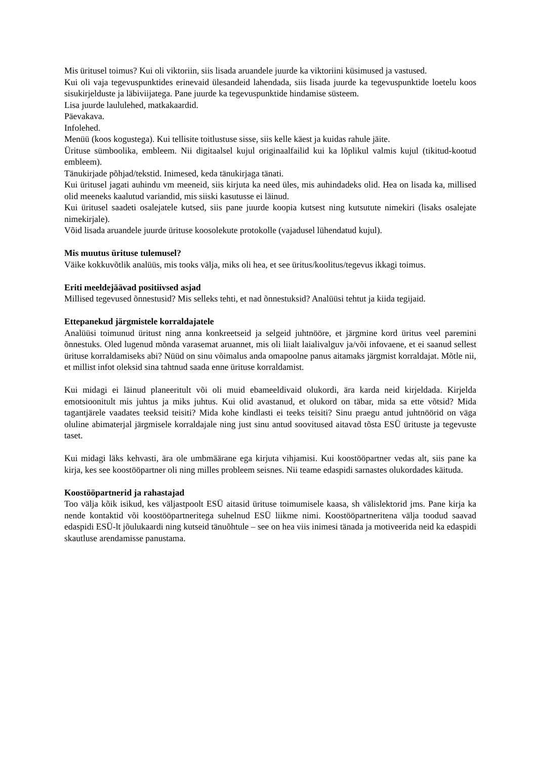Mis üritusel toimus? Kui oli viktoriin, siis lisada aruandele juurde ka viktoriini küsimused ja vastused.
Kui oli vaja tegevuspunktides erinevaid ülesandeid lahendada, siis lisada juurde ka tegevuspunktide loetelu koos sisukirjelduste ja läbiviijatega. Pane juurde ka tegevuspunktide hindamise süsteem.
Lisa juurde laululehed, matkakaardid.
Päevakava.
Infolehed.
Menüü (koos kogustega). Kui tellisite toitlustuse sisse, siis kelle käest ja kuidas rahule jäite.
Ürituse sümboolika, embleem. Nii digitaalsel kujul originaalfailid kui ka lõplikul valmis kujul (tikitud-kootud embleem).
Tänukirjade põhjad/tekstid. Inimesed, keda tänukirjaga tänati.
Kui üritusel jagati auhindu vm meeneid, siis kirjuta ka need üles, mis auhindadeks olid. Hea on lisada ka, millised olid meeneks kaalutud variandid, mis siiski kasutusse ei läinud.
Kui üritusel saadeti osalejatele kutsed, siis pane juurde koopia kutsest ning kutsutute nimekiri (lisaks osalejate nimekirjale).
Võid lisada aruandele juurde ürituse koosolekute protokolle (vajadusel lühendatud kujul).
Mis muutus ürituse tulemusel?
Väike kokkuvõtlik analüüs, mis tooks välja, miks oli hea, et see üritus/koolitus/tegevus ikkagi toimus.
Eriti meeldejäävad positiivsed asjad
Millised tegevused õnnestusid? Mis selleks tehti, et nad õnnestuksid? Analüüsi tehtut ja kiida tegijaid.
Ettepanekud järgmistele korraldajatele
Analüüsi toimunud üritust ning anna konkreetseid ja selgeid juhtnööre, et järgmine kord üritus veel paremini õnnestuks. Oled lugenud mõnda varasemat aruannet, mis oli liialt laialivalguv ja/või infovaene, et ei saanud sellest ürituse korraldamiseks abi? Nüüd on sinu võimalus anda omapoolne panus aitamaks järgmist korraldajat. Mõtle nii, et millist infot oleksid sina tahtnud saada enne ürituse korraldamist.
Kui midagi ei läinud planeeritult või oli muid ebameeldivaid olukordi, ära karda neid kirjeldada. Kirjelda emotsioonitult mis juhtus ja miks juhtus. Kui olid avastanud, et olukord on täbar, mida sa ette võtsid? Mida tagantjärele vaadates teeksid teisiti? Mida kohe kindlasti ei teeks teisiti? Sinu praegu antud juhtnöörid on väga oluline abimaterjal järgmisele korraldajale ning just sinu antud soovitused aitavad tõsta ESÜ ürituste ja tegevuste taset.
Kui midagi läks kehvasti, ära ole umbmäärane ega kirjuta vihjamisi. Kui koostööpartner vedas alt, siis pane ka kirja, kes see koostööpartner oli ning milles probleem seisnes. Nii teame edaspidi sarnastes olukordades käituda.
Koostööpartnerid ja rahastajad
Too välja kõik isikud, kes väljastpoolt ESÜ aitasid ürituse toimumisele kaasa, sh välislektorid jms. Pane kirja ka nende kontaktid või koostööpartneritega suhelnud ESÜ liikme nimi. Koostööpartneritena välja toodud saavad edaspidi ESÜ-lt jõulukaardi ning kutseid tänuõhtule – see on hea viis inimesi tänada ja motiveerida neid ka edaspidi skautluse arendamisse panustama.